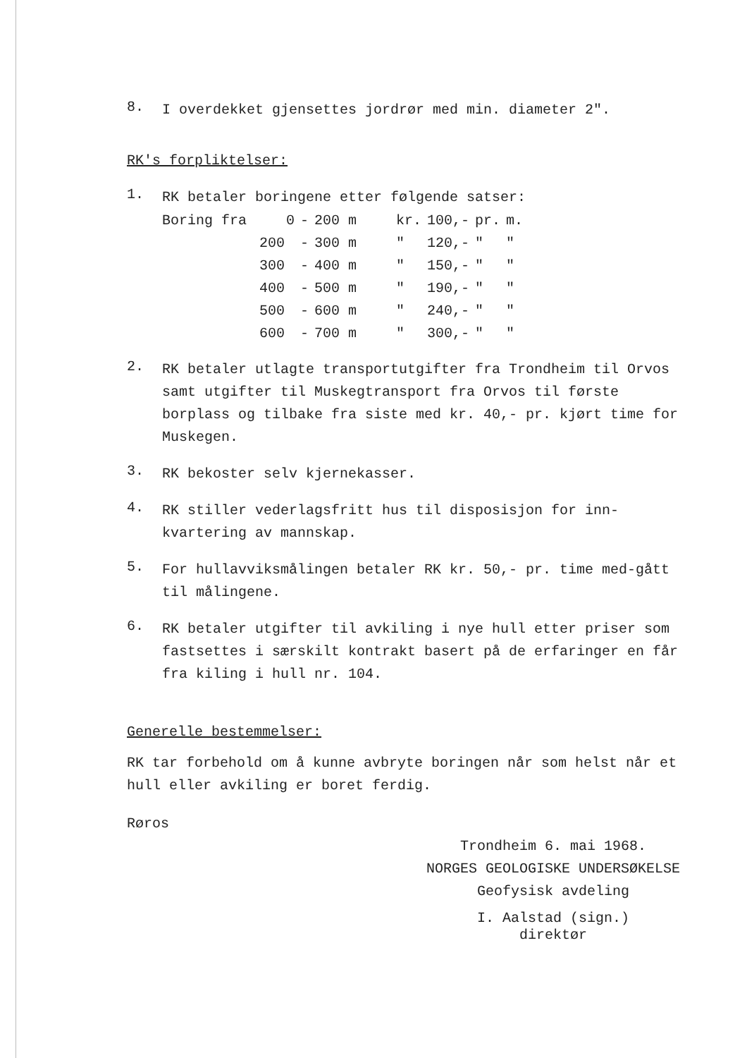8.
I overdekket gjensettes jordrør med min. diameter 2".
RK's forpliktelser:
1.
RK betaler boringene etter følgende satser:
| Boring fra | 0 | - | 200 m | | kr. | 100,- | pr. | m. |
| | 200 | - | 300 m | | " | 120,- | " | " |
| | 300 | - | 400 m | | " | 150,- | " | " |
| | 400 | - | 500 m | | " | 190,- | " | " |
| | 500 | - | 600 m | | " | 240,- | " | " |
| | 600 | - | 700 m | | " | 300,- | " | " |
2.
RK betaler utlagte transportutgifter fra Trondheim til Orvos samt utgifter til Muskegtransport fra Orvos til første borplass og tilbake fra siste med kr. 40,- pr. kjørt time for Muskegen.
3.
RK bekoster selv kjernekasser.
4.
RK stiller vederlagsfritt hus til disposisjon for inn-kvartering av mannskap.
5.
For hullavviksmålingen betaler RK kr. 50,- pr. time med-gått til målingene.
6.
RK betaler utgifter til avkiling i nye hull etter priser som fastsettes i særskilt kontrakt basert på de erfaringer en får fra kiling i hull nr. 104.
Generelle bestemmelser:
RK tar forbehold om å kunne avbryte boringen når som helst når et hull eller avkiling er boret ferdig.
Røros
Trondheim 6. mai 1968.
NORGES GEOLOGISKE UNDERSØKELSE
Geofysisk avdeling
I. Aalstad (sign.)
direktør